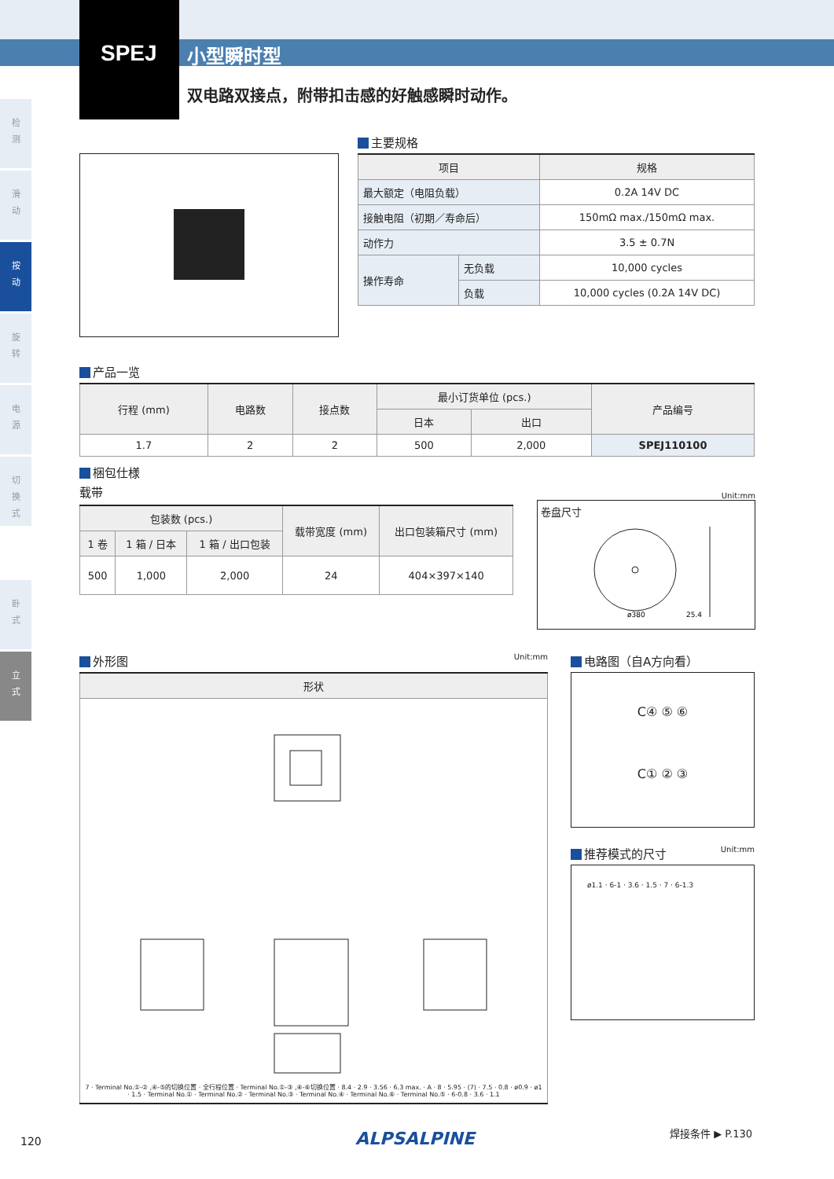检
测
滑
动
按
动
旋
转
电
源
切
换
式
卧
式
立
式
SPEJ 小型瞬时型
双电路双接点，附带扣击感的好触感瞬时动作。
主要规格
| 项目 | | 规格 |
| --- | --- | --- |
| 最大额定（电阻负载） | | 0.2A 14V DC |
| 接触电阻（初期／寿命后） | | 150mΩ max./150mΩ max. |
| 动作力 | | 3.5 ± 0.7N |
| 操作寿命 | 无负载 | 10,000 cycles |
| | 负载 | 10,000 cycles (0.2A 14V DC) |
产品一览
| 行程 (mm) | 电路数 | 接点数 | 最小订货单位 (pcs.) | | 产品编号 |
| --- | --- | --- | --- | --- | --- |
| | | | 日本 | 出口 | |
| 1.7 | 2 | 2 | 500 | 2,000 | SPEJ110100 |
梱包仕様
载带
| 包装数 (pcs.) | | | 载带宽度 (mm) | 出口包装箱尺寸 (mm) |
| --- | --- | --- | --- | --- |
| 1 卷 | 1 箱 / 日本 | 1 箱 / 出口包装 | | |
| 500 | 1,000 | 2,000 | 24 | 404×397×140 |
Unit:mm
卷盘尺寸
ø380
25.4
外形图 Unit:mm
| 形状 |
| --- |
| 7 · Terminal No.①-② ,④-⑤的切换位置 · 全行程位置 · Terminal No.①-③ ,④-⑥切换位置 · 8.4 · 2.9 · 3.56 · 6.3 max. · A · 8 · 5.95 · (7) · 7.5 · 0.8 · ø0.9 · ø1 · 1.5 · Terminal No.① · Terminal No.② · Terminal No.③ · Terminal No.④ · Terminal No.⑥ · Terminal No.⑤ · 6-0.8 · 3.6 · 1.1 |
电路图（自A方向看）
C④ ⑤ ⑥
C① ② ③
推荐模式的尺寸 Unit:mm
ø1.1 · 6-1 · 3.6 · 1.5 · 7 · 6-1.3
120 ALPSALPINE 焊接条件 ▶ P.130